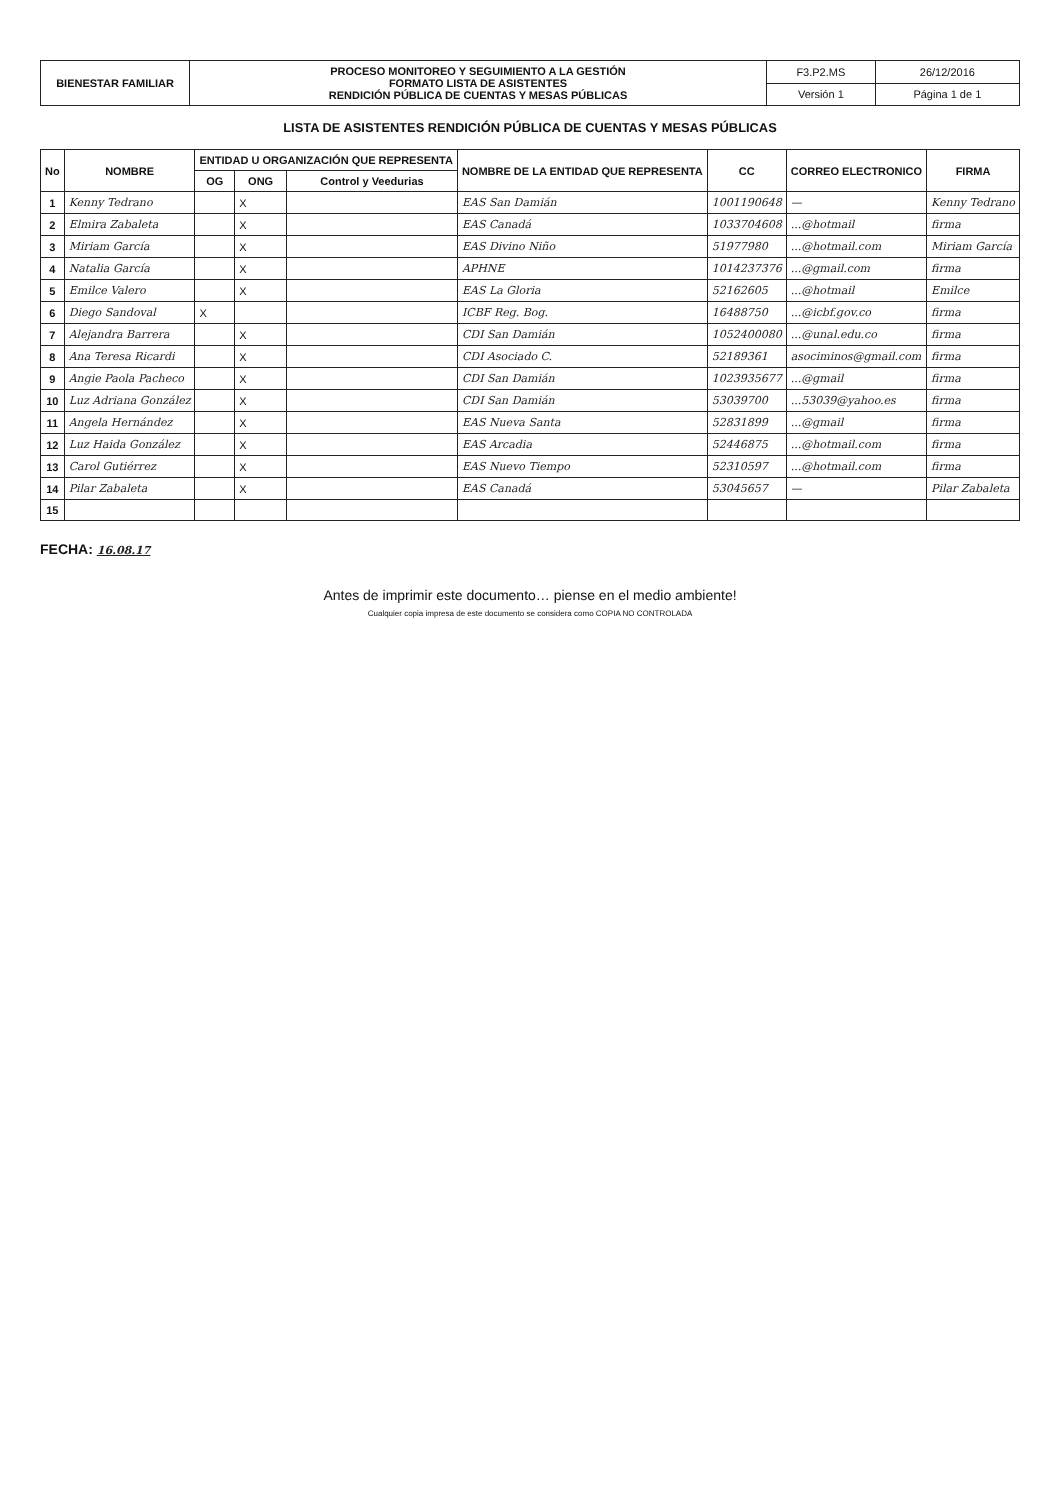| BIENESTAR FAMILIAR | PROCESO MONITOREO Y SEGUIMIENTO A LA GESTIÓN FORMATO LISTA DE ASISTENTES RENDICIÓN PÚBLICA DE CUENTAS Y MESAS PÚBLICAS | F3.P2.MS | 26/12/2016 |
| | | Versión 1 | Página 1 de 1 |
LISTA DE ASISTENTES RENDICIÓN PÚBLICA DE CUENTAS Y MESAS PÚBLICAS
| No | NOMBRE | ENTIDAD U ORGANIZACIÓN QUE REPRESENTA | | | NOMBRE DE LA ENTIDAD QUE REPRESENTA | CC | CORREO ELECTRONICO | FIRMA |
| --- | --- | --- | --- | --- | --- | --- | --- | --- |
| | | OG | ONG | Control y Veedurias | | | | |
| 1 | Kenny Tedrano | | X | | EAS San Damián | 1001190648 | — | Kenny Tedrano |
| 2 | Elmira Zabaleta | | X | | EAS Canadá | 1033704608 | ...@hotmail | firma |
| 3 | Miriam García | | X | | EAS Divino Niño | 51977980 | ...@hotmail.com | Miriam García |
| 4 | Natalia García | | X | | APHNE | 1014237376 | ...@gmail.com | firma |
| 5 | Emilce Valero | | X | | EAS La Gloria | 52162605 | ...@hotmail | Emilce |
| 6 | Diego Sandoval | X | | | ICBF Reg. Bog. | 16488750 | ...@icbf.gov.co | firma |
| 7 | Alejandra Barrera | | X | | CDI San Damián | 1052400080 | ...@unal.edu.co | firma |
| 8 | Ana Teresa Ricardi | | X | | CDI Asociado C. | 52189361 | asociminos@gmail.com | firma |
| 9 | Angie Paola Pacheco | | X | | CDI San Damián | 1023935677 | ...@gmail | firma |
| 10 | Luz Adriana González | | X | | CDI San Damián | 53039700 | ...53039@yahoo.es | firma |
| 11 | Angela Hernández | | X | | EAS Nueva Santa | 52831899 | ...@gmail | firma |
| 12 | Luz Haida González | | X | | EAS Arcadia | 52446875 | ...@hotmail.com | firma |
| 13 | Carol Gutiérrez | | X | | EAS Nuevo Tiempo | 52310597 | ...@hotmail.com | firma |
| 14 | Pilar Zabaleta | | X | | EAS Canadá | 53045657 | — | Pilar Zabaleta |
| 15 | | | | | | | | |
FECHA: 16.08.17
Antes de imprimir este documento… piense en el medio ambiente!
Cualquier copia impresa de este documento se considera como COPIA NO CONTROLADA